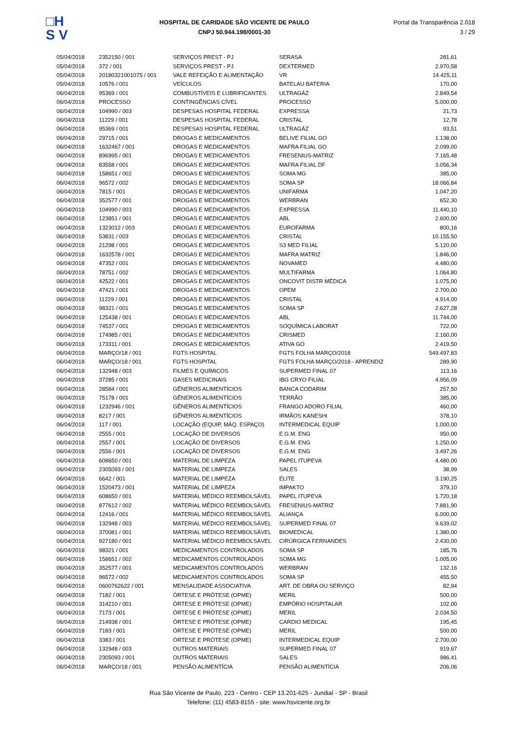□H
S V
HOSPITAL DE CARIDADE SÃO VICENTE DE PAULO
CNPJ 50.944.198/0001-30
Portal da Transparência 2.018
3 / 29
| 05/04/2018 | 2352150 / 001 | SERVIÇOS PREST - PJ | SERASA | 281,61 |
| 05/04/2018 | 372 / 001 | SERVIÇOS PREST - PJ | DEXTERMED | 2.970,58 |
| 05/04/2018 | 20180321001075 / 001 | VALE REFEIÇÃO E ALIMENTAÇÃO | VR | 14.425,11 |
| 05/04/2018 | 10576 / 001 | VEÍCULOS | BATELAU BATERIA | 170,00 |
| 06/04/2018 | 95369 / 001 | COMBUSTÍVEIS E LUBRIFICANTES | ULTRAGÁZ | 2.849,54 |
| 06/04/2018 | PROCESSO | CONTINGÊNCIAS CÍVEL | PROCESSO | 5.000,00 |
| 06/04/2018 | 104990 / 003 | DESPESAS HOSPITAL FEDERAL | EXPRESSA | 21,73 |
| 06/04/2018 | 11229 / 001 | DESPESAS HOSPITAL FEDERAL | CRISTAL | 12,78 |
| 06/04/2018 | 95369 / 001 | DESPESAS HOSPITAL FEDERAL | ULTRAGÁZ | 93,51 |
| 06/04/2018 | 29715 / 001 | DROGAS E MEDICAMENTOS | BELIVE FILIAL GO | 1.138,00 |
| 06/04/2018 | 1632467 / 001 | DROGAS E MEDICAMENTOS | MAFRA FILIAL GO | 2.099,00 |
| 06/04/2018 | 896995 / 001 | DROGAS E MEDICAMENTOS | FRESENIUS-MATRIZ | 7.165,48 |
| 06/04/2018 | 83558 / 001 | DROGAS E MEDICAMENTOS | MAFRA FILIAL DF | 3.056,34 |
| 06/04/2018 | 158651 / 002 | DROGAS E MEDICAMENTOS | SOMA MG | 385,00 |
| 06/04/2018 | 96572 / 002 | DROGAS E MEDICAMENTOS | SOMA SP | 18.066,84 |
| 06/04/2018 | 7815 / 001 | DROGAS E MEDICAMENTOS | UNIFARMA | 1.047,20 |
| 06/04/2018 | 352577 / 001 | DROGAS E MEDICAMENTOS | WERBRAN | 652,30 |
| 06/04/2018 | 104990 / 003 | DROGAS E MEDICAMENTOS | EXPRESSA | 11.440,10 |
| 06/04/2018 | 123851 / 001 | DROGAS E MEDICAMENTOS | ABL | 2.600,00 |
| 06/04/2018 | 1323012 / 003 | DROGAS E MEDICAMENTOS | EUROFARMA | 800,16 |
| 06/04/2018 | 53831 / 003 | DROGAS E MEDICAMENTOS | CRISTAL | 10.155,50 |
| 06/04/2018 | 21298 / 001 | DROGAS E MEDICAMENTOS | S3 MED FILIAL | 5.120,00 |
| 06/04/2018 | 1632578 / 001 | DROGAS E MEDICAMENTOS | MAFRA MATRIZ | 1.846,00 |
| 06/04/2018 | 47352 / 001 | DROGAS E MEDICAMENTOS | NOVAMED | 4.480,00 |
| 06/04/2018 | 78751 / 002 | DROGAS E MEDICAMENTOS | MULTIFARMA | 1.064,80 |
| 06/04/2018 | 42522 / 001 | DROGAS E MEDICAMENTOS | ONCOVIT DISTR MÉDICA | 1.075,00 |
| 06/04/2018 | 47421 / 001 | DROGAS E MEDICAMENTOS | OPEM | 2.700,00 |
| 06/04/2018 | 11229 / 001 | DROGAS E MEDICAMENTOS | CRISTAL | 4.914,00 |
| 06/04/2018 | 98321 / 001 | DROGAS E MEDICAMENTOS | SOMA SP | 2.627,28 |
| 06/04/2018 | 125438 / 001 | DROGAS E MEDICAMENTOS | ABL | 11.744,00 |
| 06/04/2018 | 74537 / 001 | DROGAS E MEDICAMENTOS | SOQUÍMICA LABORAT | 722,00 |
| 06/04/2018 | 174985 / 001 | DROGAS E MEDICAMENTOS | CRISMED | 2.160,00 |
| 06/04/2018 | 173311 / 001 | DROGAS E MEDICAMENTOS | ATIVA GO | 2.419,50 |
| 06/04/2018 | MARÇO/18 / 001 | FGTS HOSPITAL | FGTS FOLHA MARÇO/2018 | 549.497,83 |
| 06/04/2018 | MARÇO/18 / 001 | FGTS HOSPITAL | FGTS FOLHA MARÇO/2018 - APRENDIZ | 289,90 |
| 06/04/2018 | 132948 / 003 | FILMES E QUÍMICOS | SUPERMED FINAL 07 | 113,16 |
| 06/04/2018 | 37285 / 001 | GASES MEDICINAIS | IBG CRYO FILIAL | 4.956,09 |
| 06/04/2018 | 28584 / 001 | GÊNEROS ALIMENTÍCIOS | BANCA CODARIM | 257,50 |
| 06/04/2018 | 75178 / 001 | GÊNEROS ALIMENTÍCIOS | TERRÃO | 385,00 |
| 06/04/2018 | 1232946 / 001 | GÊNEROS ALIMENTÍCIOS | FRANGO ADORO FILIAL | 460,00 |
| 06/04/2018 | 8217 / 001 | GÊNEROS ALIMENTÍCIOS | IRMÃOS KANESHI | 378,10 |
| 06/04/2018 | 117 / 001 | LOCAÇÃO (EQUIP, MÁQ. ESPAÇO) | INTERMEDICAL EQUIP | 1.000,00 |
| 06/04/2018 | 2555 / 001 | LOCAÇÃO DE DIVERSOS | E.G.M. ENG | 950,00 |
| 06/04/2018 | 2557 / 001 | LOCAÇÃO DE DIVERSOS | E.G.M. ENG | 1.250,00 |
| 06/04/2018 | 2556 / 001 | LOCAÇÃO DE DIVERSOS | E.G.M. ENG | 3.497,26 |
| 06/04/2018 | 608650 / 001 | MATERIAL DE LIMPEZA | PAPEL ITUPEVA | 4.480,00 |
| 06/04/2018 | 2305093 / 001 | MATERIAL DE LIMPEZA | SALES | 38,99 |
| 06/04/2018 | 6642 / 001 | MATERIAL DE LIMPEZA | ELITE | 3.190,25 |
| 06/04/2018 | 1520473 / 001 | MATERIAL DE LIMPEZA | IMPAKTO | 379,10 |
| 06/04/2018 | 608650 / 001 | MATERIAL MÉDICO REEMBOLSÁVEL | PAPEL ITUPEVA | 1.720,18 |
| 06/04/2018 | 877612 / 002 | MATERIAL MÉDICO REEMBOLSÁVEL | FRESENIUS-MATRIZ | 7.881,90 |
| 06/04/2018 | 12416 / 001 | MATERIAL MÉDICO REEMBOLSÁVEL | ALIANÇA | 6.000,00 |
| 06/04/2018 | 132948 / 003 | MATERIAL MÉDICO REEMBOLSÁVEL | SUPERMED FINAL 07 | 9.639,02 |
| 06/04/2018 | 370081 / 001 | MATERIAL MÉDICO REEMBOLSÁVEL | BIOMEDICAL | 1.380,00 |
| 06/04/2018 | 927180 / 001 | MATERIAL MÉDICO REEMBOLSÁVEL | CIRÚRGICA FERNANDES | 2.430,00 |
| 06/04/2018 | 98321 / 001 | MEDICAMENTOS CONTROLADOS | SOMA SP | 185,76 |
| 06/04/2018 | 158651 / 002 | MEDICAMENTOS CONTROLADOS | SOMA MG | 1.005,00 |
| 06/04/2018 | 352577 / 001 | MEDICAMENTOS CONTROLADOS | WERBRAN | 132,16 |
| 06/04/2018 | 96572 / 002 | MEDICAMENTOS CONTROLADOS | SOMA SP | 455,50 |
| 06/04/2018 | 0600762622 / 001 | MENSALIDADE ASSOCIATIVA | ART. DE OBRA OU SERVIÇO | 82,94 |
| 06/04/2018 | 7182 / 001 | ÓRTESE E PRÓTESE (OPME) | MERIL | 500,00 |
| 06/04/2018 | 314210 / 001 | ÓRTESE E PRÓTESE (OPME) | EMPÓRIO HOSPITALAR | 102,00 |
| 06/04/2018 | 7173 / 001 | ÓRTESE E PRÓTESE (OPME) | MERIL | 2.034,50 |
| 06/04/2018 | 214938 / 001 | ÓRTESE E PRÓTESE (OPME) | CARDIO MEDICAL | 195,45 |
| 06/04/2018 | 7183 / 001 | ÓRTESE E PRÓTESE (OPME) | MERIL | 500,00 |
| 06/04/2018 | 3383 / 001 | ÓRTESE E PRÓTESE (OPME) | INTERMEDICAL EQUIP | 2.700,00 |
| 06/04/2018 | 132948 / 003 | OUTROS MATERIAIS | SUPERMED FINAL 07 | 919,67 |
| 06/04/2018 | 2305093 / 001 | OUTROS MATERIAIS | SALES | 986,41 |
| 06/04/2018 | MARÇO/18 / 001 | PENSÃO ALIMENTÍCIA | PENSÃO ALIMENTÍCIA | 206,06 |
Rua São Vicente de Paulo, 223 - Centro - CEP 13.201-625 - Jundiaí - SP - Brasil
Telefone: (11) 4583-8155 - site: www.hsvicente.org.br